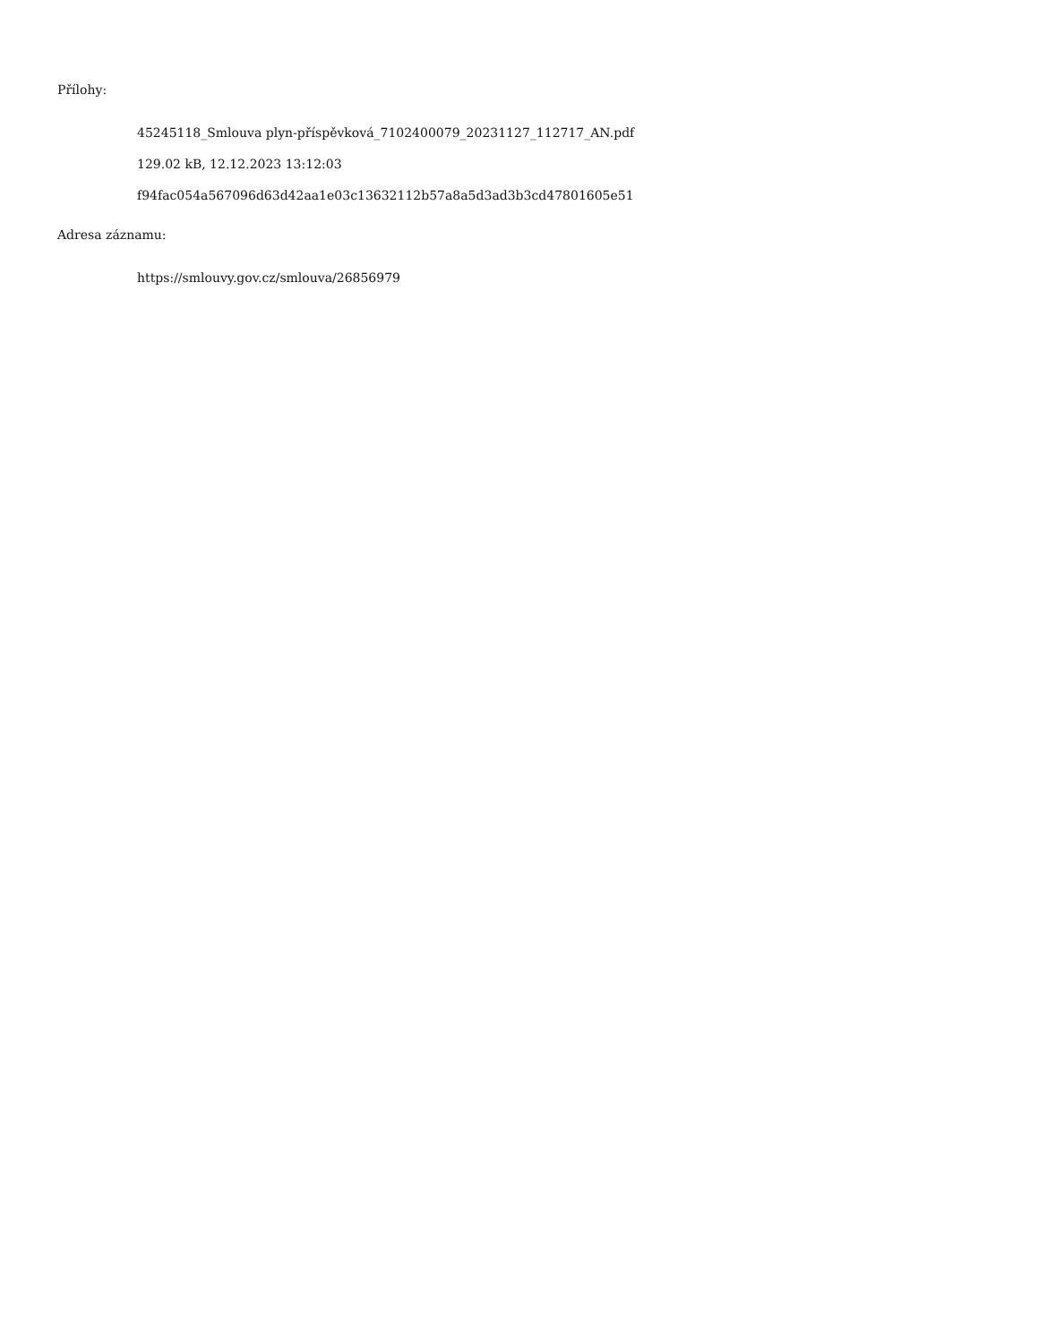Přílohy:
45245118_Smlouva plyn-příspěvková_7102400079_20231127_112717_AN.pdf
129.02 kB, 12.12.2023 13:12:03
f94fac054a567096d63d42aa1e03c13632112b57a8a5d3ad3b3cd47801605e51
Adresa záznamu:
https://smlouvy.gov.cz/smlouva/26856979